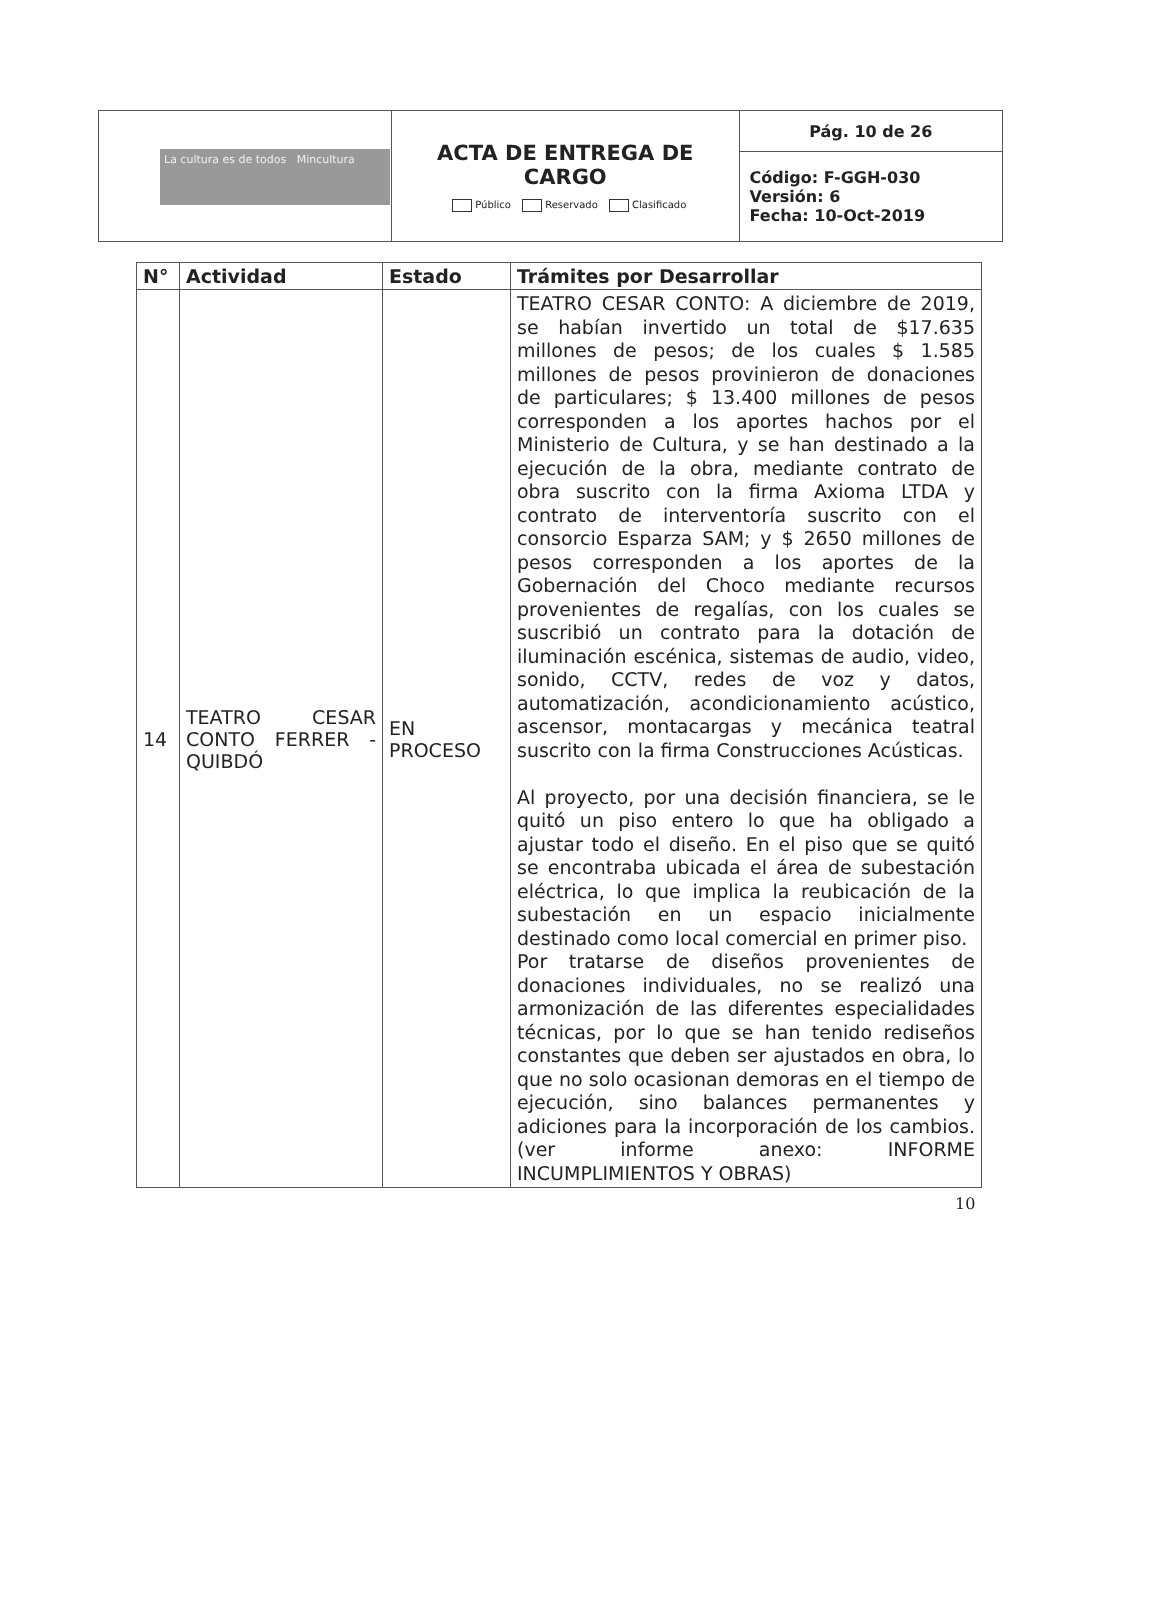| La cultura es de todos Mincultura | ACTA DE ENTREGA DE CARGO Público Reservado Clasificado | Pág. 10 de 26 |
| | | Código: F-GGH-030 Versión: 6 Fecha: 10-Oct-2019 |
| N° | Actividad | Estado | Trámites por Desarrollar |
| --- | --- | --- | --- |
| 14 | TEATRO CESAR CONTO FERRER - QUIBDÓ | EN PROCESO | TEATRO CESAR CONTO: A diciembre de 2019, se habían invertido un total de $17.635 millones de pesos; de los cuales $ 1.585 millones de pesos provinieron de donaciones de particulares; $ 13.400 millones de pesos corresponden a los aportes hachos por el Ministerio de Cultura, y se han destinado a la ejecución de la obra, mediante contrato de obra suscrito con la firma Axioma LTDA y contrato de interventoría suscrito con el consorcio Esparza SAM; y $ 2650 millones de pesos corresponden a los aportes de la Gobernación del Choco mediante recursos provenientes de regalías, con los cuales se suscribió un contrato para la dotación de iluminación escénica, sistemas de audio, video, sonido, CCTV, redes de voz y datos, automatización, acondicionamiento acústico, ascensor, montacargas y mecánica teatral suscrito con la firma Construcciones Acústicas. Al proyecto, por una decisión financiera, se le quitó un piso entero lo que ha obligado a ajustar todo el diseño. En el piso que se quitó se encontraba ubicada el área de subestación eléctrica, lo que implica la reubicación de la subestación en un espacio inicialmente destinado como local comercial en primer piso. Por tratarse de diseños provenientes de donaciones individuales, no se realizó una armonización de las diferentes especialidades técnicas, por lo que se han tenido rediseños constantes que deben ser ajustados en obra, lo que no solo ocasionan demoras en el tiempo de ejecución, sino balances permanentes y adiciones para la incorporación de los cambios. (ver informe anexo: INFORME INCUMPLIMIENTOS Y OBRAS) |
10